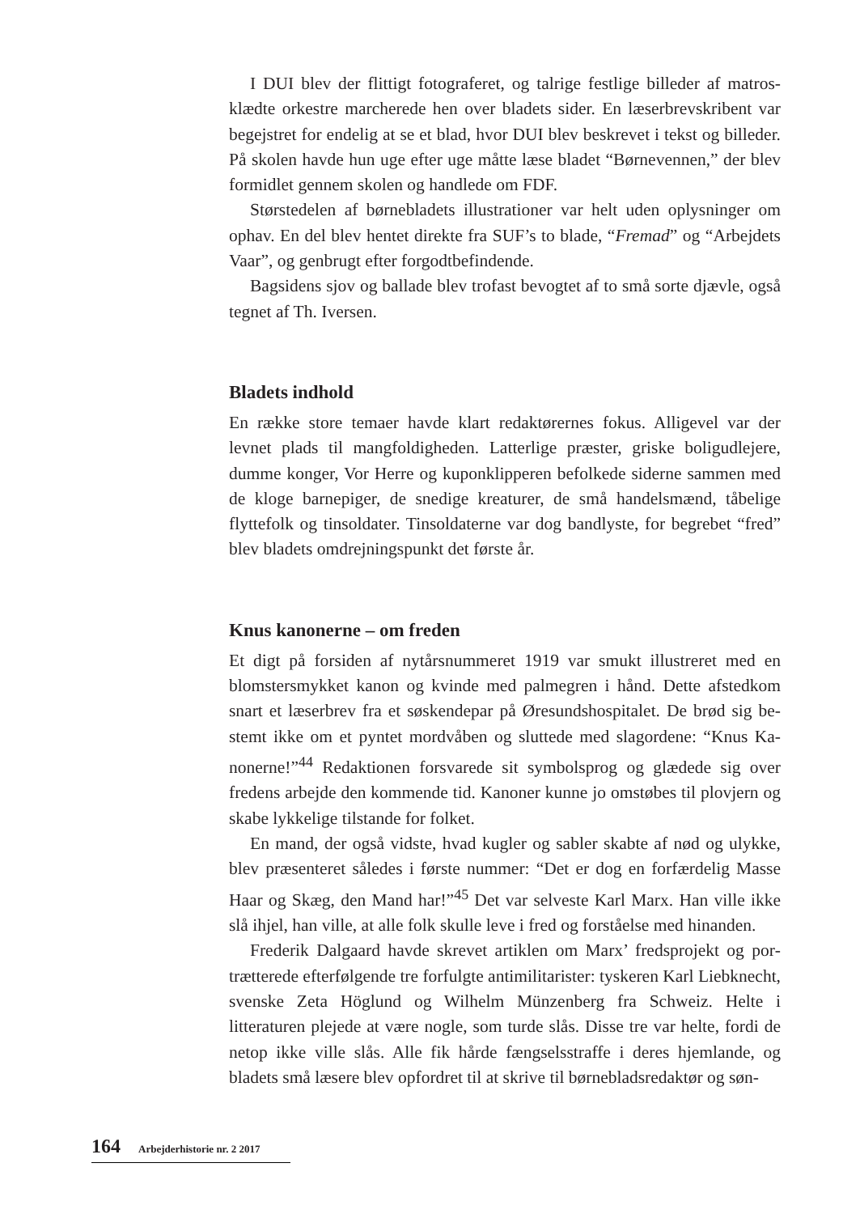I DUI blev der flittigt fotograferet, og talrige festlige billeder af matros­klædte orkestre marcherede hen over bladets sider. En læserbrevskribent var begejstret for endelig at se et blad, hvor DUI blev beskrevet i tekst og billeder. På skolen havde hun uge efter uge måtte læse bladet “Børnevennen,” der blev formidlet gennem skolen og handlede om FDF.
Størstedelen af børnebladets illustrationer var helt uden oplysninger om ophav. En del blev hentet direkte fra SUF’s to blade, “Fremad” og “Arbejdets Vaar”, og genbrugt efter forgodtbefindende.
Bagsidens sjov og ballade blev trofast bevogtet af to små sorte djævle, også tegnet af Th. Iversen.
Bladets indhold
En række store temaer havde klart redaktørernes fokus. Alligevel var der levnet plads til mangfoldigheden. Latterlige præster, griske boligudlejere, dumme konger, Vor Herre og kuponklipperen befolkede siderne sammen med de kloge barnepiger, de snedige kreaturer, de små handelsmænd, tåbelige flytte­folk og tinsoldater. Tinsoldaterne var dog bandlyste, for begrebet “fred” blev bladets omdrejningspunkt det første år.
Knus kanonerne – om freden
Et digt på forsiden af nytårsnummeret 1919 var smukt illustreret med en blomstersmykket kanon og kvinde med palmegren i hånd. Dette afstedkom snart et læserbrev fra et søskendepar på Øresundshospitalet. De brød sig be­stemt ikke om et pyntet mordvåben og sluttede med slagordene: “Knus Ka­nonerne!”<sup>44</sup> Redaktionen forsvarede sit symbolsprog og glædede sig over fredens arbejde den kommende tid. Kanoner kunne jo omstøbes til plovjern og skabe lykkelige tilstande for folket.
En mand, der også vidste, hvad kugler og sabler skabte af nød og ulyk­ke, blev præsenteret således i første nummer: “Det er dog en forfærdelig Masse Haar og Skæg, den Mand har!”<sup>45</sup> Det var selveste Karl Marx. Han ville ikke slå ihjel, han ville, at alle folk skulle leve i fred og forståelse med hinanden.
Frederik Dalgaard havde skrevet artiklen om Marx’ fredsprojekt og por­trætterede efterfølgende tre forfulgte antimilitarister: tyskeren Karl Lieb­knecht, svenske Zeta Höglund og Wilhelm Münzenberg fra Schweiz. Helte i litteraturen plejede at være nogle, som turde slås. Disse tre var helte, fordi de netop ikke ville slås. Alle fik hårde fængselsstraffe i deres hjemlande, og bladets små læsere blev opfordret til at skrive til børnebladsredaktør og søn-
164 Arbejderhistorie nr. 2 2017